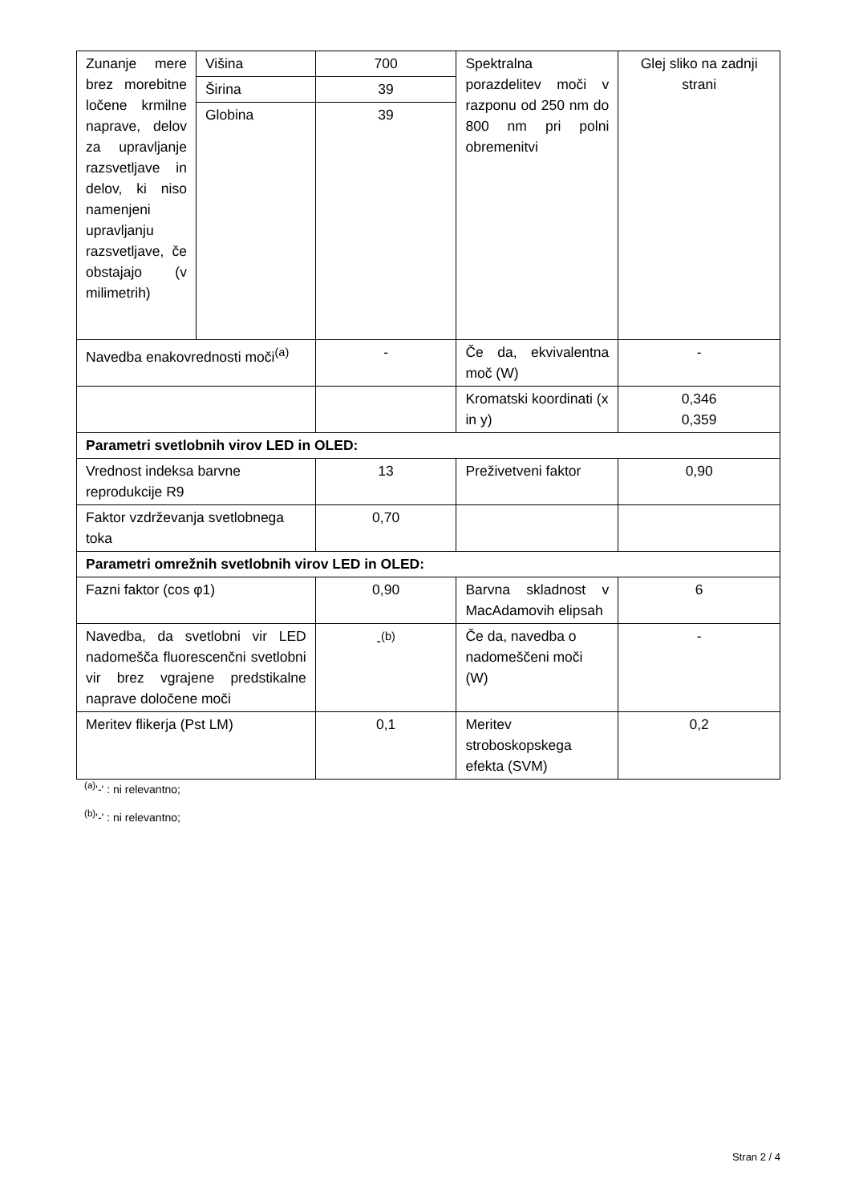| Zunanje mere brez morebitne ločene krmilne naprave, delov za upravljanje razsvetljave in delov, ki niso namenjeni upravljanju razsvetljave, če obstajajo (v milimetrih) | Višina | 700 | Spektralna porazdelitev moči v razponu od 250 nm do 800 nm pri polni obremenitvi | Glej sliko na zadnji strani |
| | Širina | 39 | | |
| | Globina | 39 | | |
| Navedba enakovrednosti moči<sup>(a)</sup> | | - | Če da, ekvivalentna moč (W) | - |
| | | | Kromatski koordinati (x in y) | 0,346 0,359 |
| Parametri svetlobnih virov LED in OLED: | | | | |
| Vrednost indeksa barvne reprodukcije R9 | | 13 | Preživetveni faktor | 0,90 |
| Faktor vzdrževanja svetlobnega toka | | 0,70 | | |
| Parametri omrežnih svetlobnih virov LED in OLED: | | | | |
| Fazni faktor (cos φ1) | | 0,90 | Barvna skladnost v MacAdamovih elipsah | 6 |
| Navedba, da svetlobni vir LED nadomešča fluorescenčni svetlobni vir brez vgrajene predstikalne naprave določene moči | | -<sup>(b)</sup> | Če da, navedba o nadomeščeni moči (W) | - |
| Meritev flikerja (Pst LM) | | 0,1 | Meritev stroboskopskega efekta (SVM) | 0,2 |
<sup>(a)</sup> '-' : ni relevantno;
<sup>(b)</sup> '-' : ni relevantno;
Stran 2 / 4